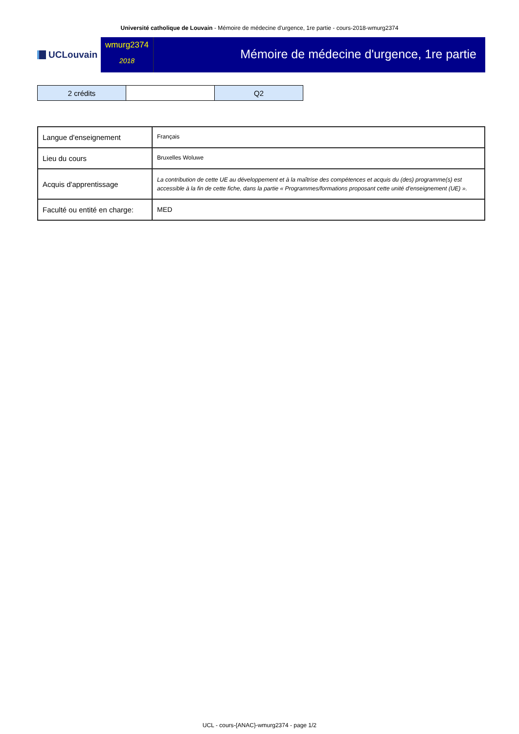Université catholique de Louvain - Mémoire de médecine d'urgence, 1re partie - cours-2018-wmurg2374
UCLouvain
wmurg2374
2018
Mémoire de médecine d'urgence, 1re partie
| 2 crédits | | Q2 |
| Langue d'enseignement | Français |
| Lieu du cours | Bruxelles Woluwe |
| Acquis d'apprentissage | La contribution de cette UE au développement et à la maîtrise des compétences et acquis du (des) programme(s) est accessible à la fin de cette fiche, dans la partie « Programmes/formations proposant cette unité d'enseignement (UE) ». |
| Faculté ou entité en charge: | MED |
UCL - cours-{ANAC}-wmurg2374 - page 1/2